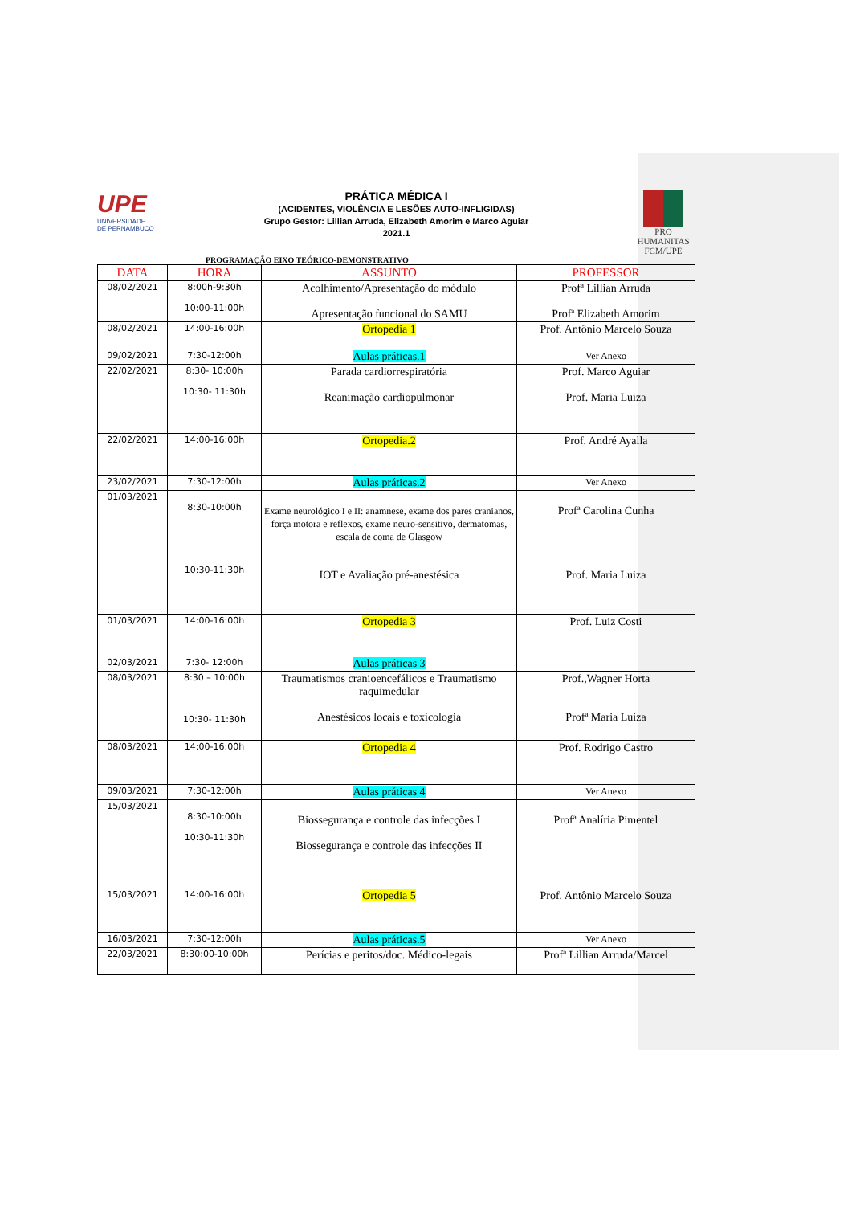UPE
UNIVERSIDADE
DE PERNAMBUCO
PRÁTICA MÉDICA I
(ACIDENTES, VIOLÊNCIA E LESÕES AUTO-INFLIGIDAS)
Grupo Gestor: Lillian Arruda, Elizabeth Amorim e Marco Aguiar
2021.1
PRO HUMANITAS
FCM/UPE
PROGRAMAÇÃO EIXO TEÓRICO-DEMONSTRATIVO
| DATA | HORA | ASSUNTO | PROFESSOR |
| --- | --- | --- | --- |
| 08/02/2021 | 8:00h-9:30h 10:00-11:00h | Acolhimento/Apresentação do módulo Apresentação funcional do SAMU | Profª Lillian Arruda Profª Elizabeth Amorim |
| 08/02/2021 | 14:00-16:00h | Ortopedia 1 | Prof. Antônio Marcelo Souza |
| 09/02/2021 | 7:30-12:00h | Aulas práticas.1 | Ver Anexo |
| 22/02/2021 | 8:30- 10:00h 10:30- 11:30h | Parada cardiorrespiratória Reanimação cardiopulmonar | Prof. Marco Aguiar Prof. Maria Luiza |
| 22/02/2021 | 14:00-16:00h | Ortopedia.2 | Prof. André Ayalla |
| 23/02/2021 | 7:30-12:00h | Aulas práticas.2 | Ver Anexo |
| 01/03/2021 | 8:30-10:00h 10:30-11:30h | Exame neurológico I e II: anamnese, exame dos pares cranianos, força motora e reflexos, exame neuro-sensitivo, dermatomas, escala de coma de Glasgow IOT e Avaliação pré-anestésica | Profª Carolina Cunha Prof. Maria Luiza |
| 01/03/2021 | 14:00-16:00h | Ortopedia 3 | Prof. Luiz Costi |
| 02/03/2021 | 7:30- 12:00h | Aulas práticas 3 | |
| 08/03/2021 | 8:30 – 10:00h 10:30- 11:30h | Traumatismos cranioencefálicos e Traumatismo raquimedular Anestésicos locais e toxicologia | Prof.,Wagner Horta Profª Maria Luiza |
| 08/03/2021 | 14:00-16:00h | Ortopedia 4 | Prof. Rodrigo Castro |
| 09/03/2021 | 7:30-12:00h | Aulas práticas 4 | Ver Anexo |
| 15/03/2021 | 8:30-10:00h 10:30-11:30h | Biossegurança e controle das infecções I Biossegurança e controle das infecções II | Profª Analíria Pimentel |
| 15/03/2021 | 14:00-16:00h | Ortopedia 5 | Prof. Antônio Marcelo Souza |
| 16/03/2021 | 7:30-12:00h | Aulas práticas.5 | Ver Anexo |
| 22/03/2021 | 8:30:00-10:00h | Perícias e peritos/doc. Médico-legais | Profª Lillian Arruda/Marcel |